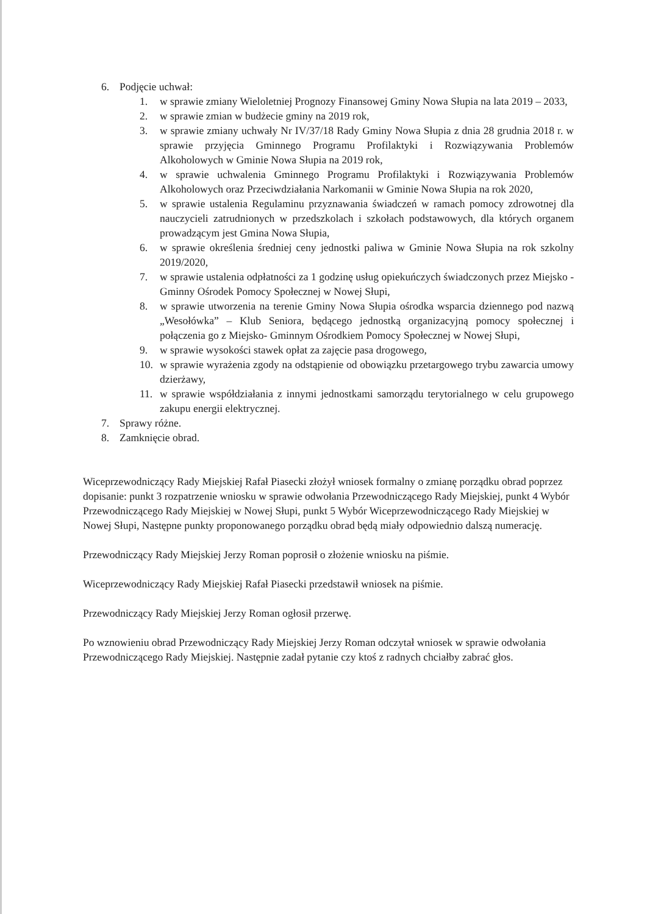6. Podjęcie uchwał:
1. w sprawie zmiany Wieloletniej Prognozy Finansowej Gminy Nowa Słupia na lata 2019 – 2033,
2. w sprawie zmian w budżecie gminy na 2019 rok,
3. w sprawie zmiany uchwały Nr IV/37/18 Rady Gminy Nowa Słupia z dnia 28 grudnia 2018 r. w sprawie przyjęcia Gminnego Programu Profilaktyki i Rozwiązywania Problemów Alkoholowych w Gminie Nowa Słupia na 2019 rok,
4. w sprawie uchwalenia Gminnego Programu Profilaktyki i Rozwiązywania Problemów Alkoholowych oraz Przeciwdziałania Narkomanii w Gminie Nowa Słupia na rok 2020,
5. w sprawie ustalenia Regulaminu przyznawania świadczeń w ramach pomocy zdrowotnej dla nauczycieli zatrudnionych w przedszkolach i szkołach podstawowych, dla których organem prowadzącym jest Gmina Nowa Słupia,
6. w sprawie określenia średniej ceny jednostki paliwa w Gminie Nowa Słupia na rok szkolny 2019/2020,
7. w sprawie ustalenia odpłatności za 1 godzinę usług opiekuńczych świadczonych przez Miejsko - Gminny Ośrodek Pomocy Społecznej w Nowej Słupi,
8. w sprawie utworzenia na terenie Gminy Nowa Słupia ośrodka wsparcia dziennego pod nazwą „Wesołówka” – Klub Seniora, będącego jednostką organizacyjną pomocy społecznej i połączenia go z Miejsko- Gminnym Ośrodkiem Pomocy Społecznej w Nowej Słupi,
9. w sprawie wysokości stawek opłat za zajęcie pasa drogowego,
10. w sprawie wyrażenia zgody na odstąpienie od obowiązku przetargowego trybu zawarcia umowy dzierżawy,
11. w sprawie współdziałania z innymi jednostkami samorządu terytorialnego w celu grupowego zakupu energii elektrycznej.
7. Sprawy różne.
8. Zamknięcie obrad.
Wiceprzewodniczący Rady Miejskiej Rafał Piasecki złożył wniosek formalny o zmianę porządku obrad poprzez dopisanie: punkt 3 rozpatrzenie wniosku w sprawie odwołania Przewodniczącego Rady Miejskiej, punkt 4 Wybór Przewodniczącego Rady Miejskiej w Nowej Słupi, punkt 5 Wybór Wiceprzewodniczącego Rady Miejskiej w Nowej Słupi, Następne punkty proponowanego porządku obrad będą miały odpowiednio dalszą numerację.
Przewodniczący Rady Miejskiej Jerzy Roman poprosił o złożenie wniosku na piśmie.
Wiceprzewodniczący Rady Miejskiej Rafał Piasecki przedstawił wniosek na piśmie.
Przewodniczący Rady Miejskiej Jerzy Roman ogłosił przerwę.
Po wznowieniu obrad Przewodniczący Rady Miejskiej Jerzy Roman odczytał wniosek w sprawie odwołania Przewodniczącego Rady Miejskiej. Następnie zadał pytanie czy ktoś z radnych chciałby zabrać głos.